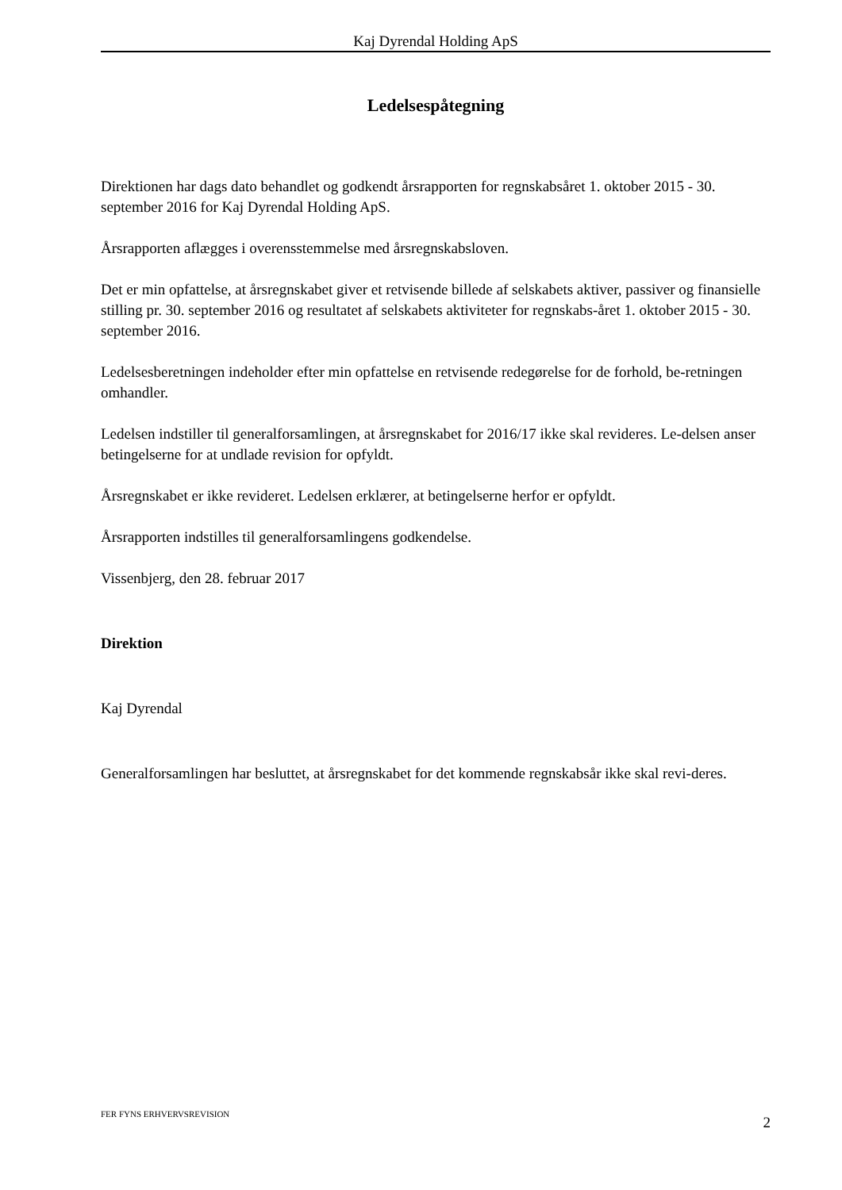Kaj Dyrendal Holding ApS
Ledelsespåtegning
Direktionen har dags dato behandlet og godkendt årsrapporten for regnskabsåret 1. oktober 2015 - 30. september 2016 for Kaj Dyrendal Holding ApS.
Årsrapporten aflægges i overensstemmelse med årsregnskabsloven.
Det er min opfattelse, at årsregnskabet giver et retvisende billede af selskabets aktiver, passiver og finansielle stilling pr. 30. september 2016 og resultatet af selskabets aktiviteter for regnskabs-året 1. oktober 2015 - 30. september 2016.
Ledelsesberetningen indeholder efter min opfattelse en retvisende redegørelse for de forhold, be-retningen omhandler.
Ledelsen indstiller til generalforsamlingen, at årsregnskabet for 2016/17 ikke skal revideres. Le-delsen anser betingelserne for at undlade revision for opfyldt.
Årsregnskabet er ikke revideret. Ledelsen erklærer, at betingelserne herfor er opfyldt.
Årsrapporten indstilles til generalforsamlingens godkendelse.
Vissenbjerg, den 28. februar 2017
Direktion
Kaj Dyrendal
Generalforsamlingen har besluttet, at årsregnskabet for det kommende regnskabsår ikke skal revi-deres.
FER FYNS ERHVERVSREVISION 2